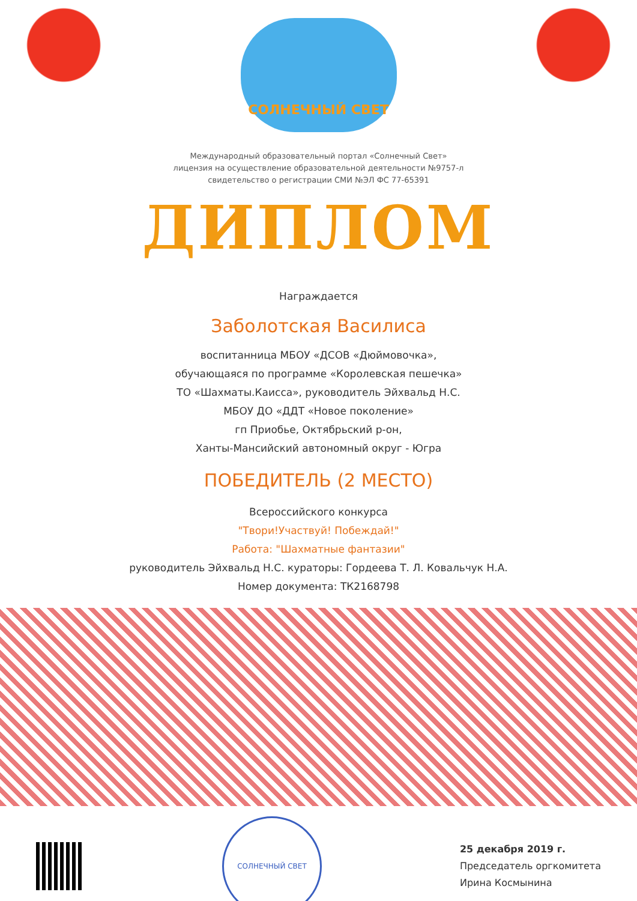СОЛНЕЧНЫЙ СВЕТ
Международный образовательный портал «Солнечный Свет»
лицензия на осуществление образовательной деятельности №9757-л
свидетельство о регистрации СМИ №ЭЛ ФС 77-65391
ДИПЛОМ
Награждается
Заболотская Василиса
воспитанница МБОУ «ДСОВ «Дюймовочка»,
обучающаяся по программе «Королевская пешечка»
ТО «Шахматы.Каисса», руководитель Эйхвальд Н.С.
МБОУ ДО «ДДТ «Новое поколение»
гп Приобье, Октябрьский р-он,
Ханты-Мансийский автономный округ - Югра
ПОБЕДИТЕЛЬ (2 МЕСТО)
Всероссийского конкурса
"Твори!Участвуй! Побеждай!"
Работа: "Шахматные фантазии"
руководитель Эйхвальд Н.С. кураторы: Гордеева Т. Л. Ковальчук Н.А.
Номер документа: ТК2168798
СОЛНЕЧНЫЙ СВЕТ
25 декабря 2019 г.
Председатель оргкомитета
Ирина Космынина